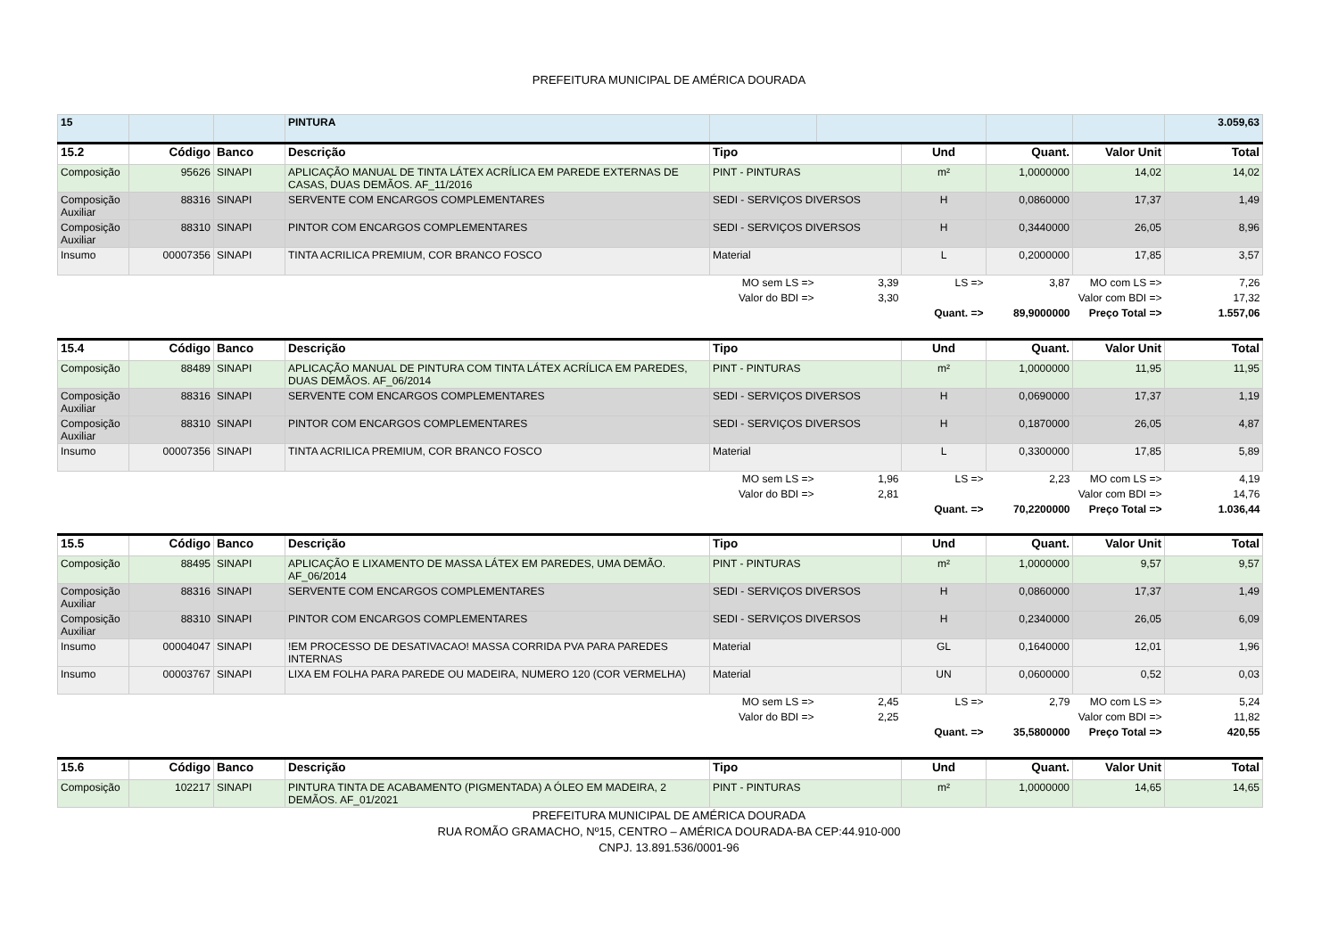PREFEITURA MUNICIPAL DE AMÉRICA DOURADA
| 15 | | | PINTURA | | | | | | 3.059,63 |
| 15.2 | Código | Banco | Descrição | Tipo | | Und | Quant. | Valor Unit | Total |
| Composição | 95626 | SINAPI | APLICAÇÃO MANUAL DE TINTA LÁTEX ACRÍLICA EM PAREDE EXTERNAS DE CASAS, DUAS DEMÃOS. AF_11/2016 | PINT - PINTURAS | | m² | 1,0000000 | 14,02 | 14,02 |
| Composição Auxiliar | 88316 | SINAPI | SERVENTE COM ENCARGOS COMPLEMENTARES | SEDI - SERVIÇOS DIVERSOS | | H | 0,0860000 | 17,37 | 1,49 |
| Composição Auxiliar | 88310 | SINAPI | PINTOR COM ENCARGOS COMPLEMENTARES | SEDI - SERVIÇOS DIVERSOS | | H | 0,3440000 | 26,05 | 8,96 |
| Insumo | 00007356 | SINAPI | TINTA ACRILICA PREMIUM, COR BRANCO FOSCO | Material | | L | 0,2000000 | 17,85 | 3,57 |
| | | | | MO sem LS => | 3,39 | LS => | 3,87 | MO com LS => | 7,26 |
| | | | | Valor do BDI => | 3,30 | | Valor com BDI => | | 17,32 |
| | | | | | | Quant. => | 89,9000000 | Preço Total => | 1.557,06 |
| 15.4 | Código | Banco | Descrição | Tipo | | Und | Quant. | Valor Unit | Total |
| Composição | 88489 | SINAPI | APLICAÇÃO MANUAL DE PINTURA COM TINTA LÁTEX ACRÍLICA EM PAREDES, DUAS DEMÃOS. AF_06/2014 | PINT - PINTURAS | | m² | 1,0000000 | 11,95 | 11,95 |
| Composição Auxiliar | 88316 | SINAPI | SERVENTE COM ENCARGOS COMPLEMENTARES | SEDI - SERVIÇOS DIVERSOS | | H | 0,0690000 | 17,37 | 1,19 |
| Composição Auxiliar | 88310 | SINAPI | PINTOR COM ENCARGOS COMPLEMENTARES | SEDI - SERVIÇOS DIVERSOS | | H | 0,1870000 | 26,05 | 4,87 |
| Insumo | 00007356 | SINAPI | TINTA ACRILICA PREMIUM, COR BRANCO FOSCO | Material | | L | 0,3300000 | 17,85 | 5,89 |
| | | | | MO sem LS => | 1,96 | LS => | 2,23 | MO com LS => | 4,19 |
| | | | | Valor do BDI => | 2,81 | | Valor com BDI => | | 14,76 |
| | | | | | | Quant. => | 70,2200000 | Preço Total => | 1.036,44 |
| 15.5 | Código | Banco | Descrição | Tipo | | Und | Quant. | Valor Unit | Total |
| Composição | 88495 | SINAPI | APLICAÇÃO E LIXAMENTO DE MASSA LÁTEX EM PAREDES, UMA DEMÃO. AF_06/2014 | PINT - PINTURAS | | m² | 1,0000000 | 9,57 | 9,57 |
| Composição Auxiliar | 88316 | SINAPI | SERVENTE COM ENCARGOS COMPLEMENTARES | SEDI - SERVIÇOS DIVERSOS | | H | 0,0860000 | 17,37 | 1,49 |
| Composição Auxiliar | 88310 | SINAPI | PINTOR COM ENCARGOS COMPLEMENTARES | SEDI - SERVIÇOS DIVERSOS | | H | 0,2340000 | 26,05 | 6,09 |
| Insumo | 00004047 | SINAPI | !EM PROCESSO DE DESATIVACAO! MASSA CORRIDA PVA PARA PAREDES INTERNAS | Material | | GL | 0,1640000 | 12,01 | 1,96 |
| Insumo | 00003767 | SINAPI | LIXA EM FOLHA PARA PAREDE OU MADEIRA, NUMERO 120 (COR VERMELHA) | Material | | UN | 0,0600000 | 0,52 | 0,03 |
| | | | | MO sem LS => | 2,45 | LS => | 2,79 | MO com LS => | 5,24 |
| | | | | Valor do BDI => | 2,25 | | Valor com BDI => | | 11,82 |
| | | | | | | Quant. => | 35,5800000 | Preço Total => | 420,55 |
| 15.6 | Código | Banco | Descrição | Tipo | | Und | Quant. | Valor Unit | Total |
| Composição | 102217 | SINAPI | PINTURA TINTA DE ACABAMENTO (PIGMENTADA) A ÓLEO EM MADEIRA, 2 DEMÃOS. AF_01/2021 | PINT - PINTURAS | | m² | 1,0000000 | 14,65 | 14,65 |
PREFEITURA MUNICIPAL DE AMÉRICA DOURADA
RUA ROMÃO GRAMACHO, Nº15, CENTRO – AMÉRICA DOURADA-BA CEP:44.910-000
CNPJ. 13.891.536/0001-96